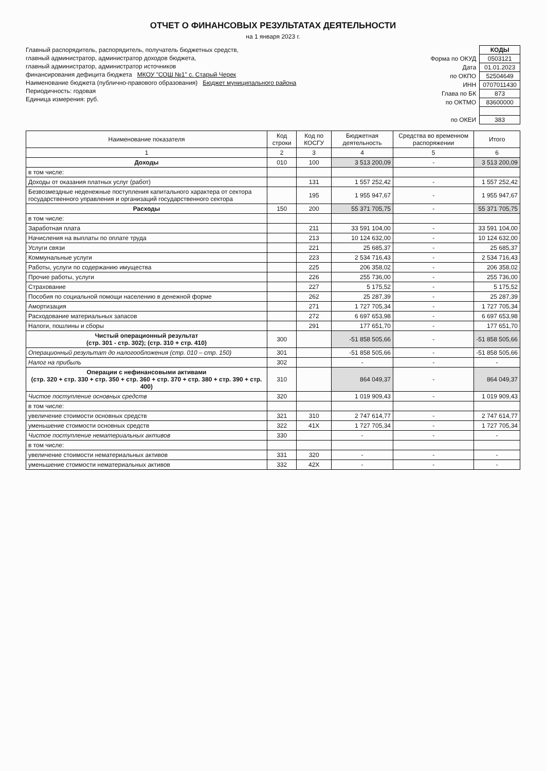ОТЧЕТ О ФИНАНСОВЫХ РЕЗУЛЬТАТАХ ДЕЯТЕЛЬНОСТИ
на 1 января 2023 г.
Главный распорядитель, распорядитель, получатель бюджетных средств,
главный администратор, администратор доходов бюджета,
главный администратор, администратор источников
финансирования дефицита бюджета МКОУ "СОШ №1" с. Старый Черек
Наименование бюджета (публично-правового образования) Бюджет муниципального района
Периодичность: годовая
Единица измерения: руб.
| | КОДЫ |
| Форма по ОКУД | 0503121 |
| Дата | 01.01.2023 |
| по ОКПО | 52504649 |
| ИНН | 0707011430 |
| Глава по БК | 873 |
| по ОКТМО | 83600000 |
| по ОКЕИ | 383 |
| Наименование показателя | Код строки | Код по КОСГУ | Бюджетная деятельность | Средства во временном распоряжении | Итого |
| --- | --- | --- | --- | --- | --- |
| 1 | 2 | 3 | 4 | 5 | 6 |
| Доходы | 010 | 100 | 3 513 200,09 | - | 3 513 200,09 |
| в том числе: | | | | | |
| Доходы от оказания платных услуг (работ) | | 131 | 1 557 252,42 | - | 1 557 252,42 |
| Безвозмездные неденежные поступления капитального характера от сектора государственного управления и организаций государственного сектора | | 195 | 1 955 947,67 | - | 1 955 947,67 |
| Расходы | 150 | 200 | 55 371 705,75 | - | 55 371 705,75 |
| в том числе: | | | | | |
| Заработная плата | | 211 | 33 591 104,00 | - | 33 591 104,00 |
| Начисления на выплаты по оплате труда | | 213 | 10 124 632,00 | - | 10 124 632,00 |
| Услуги связи | | 221 | 25 685,37 | - | 25 685,37 |
| Коммунальные услуги | | 223 | 2 534 716,43 | - | 2 534 716,43 |
| Работы, услуги по содержанию имущества | | 225 | 206 358,02 | - | 206 358,02 |
| Прочие работы, услуги | | 226 | 255 736,00 | - | 255 736,00 |
| Страхование | | 227 | 5 175,52 | - | 5 175,52 |
| Пособия по социальной помощи населению в денежной форме | | 262 | 25 287,39 | - | 25 287,39 |
| Амортизация | | 271 | 1 727 705,34 | - | 1 727 705,34 |
| Расходование материальных запасов | | 272 | 6 697 653,98 | - | 6 697 653,98 |
| Налоги, пошлины и сборы | | 291 | 177 651,70 | - | 177 651,70 |
| Чистый операционный результат (стр. 301 - стр. 302); (стр. 310 + стр. 410) | 300 | | -51 858 505,66 | - | -51 858 505,66 |
| Операционный результат до налогообложения (стр. 010 – стр. 150) | 301 | | -51 858 505,66 | - | -51 858 505,66 |
| Налог на прибыль | 302 | | - | - | - |
| Операции с нефинансовыми активами (стр. 320 + стр. 330 + стр. 350 + стр. 360 + стр. 370 + стр. 380 + стр. 390 + стр. 400) | 310 | | 864 049,37 | - | 864 049,37 |
| Чистое поступление основных средств | 320 | | 1 019 909,43 | - | 1 019 909,43 |
| в том числе: | | | | | |
| увеличение стоимости основных средств | 321 | 310 | 2 747 614,77 | - | 2 747 614,77 |
| уменьшение стоимости основных средств | 322 | 41X | 1 727 705,34 | - | 1 727 705,34 |
| Чистое поступление нематериальных активов | 330 | | - | - | - |
| в том числе: | | | | | |
| увеличение стоимости нематериальных активов | 331 | 320 | - | - | - |
| уменьшение стоимости нематериальных активов | 332 | 42X | - | - | - |